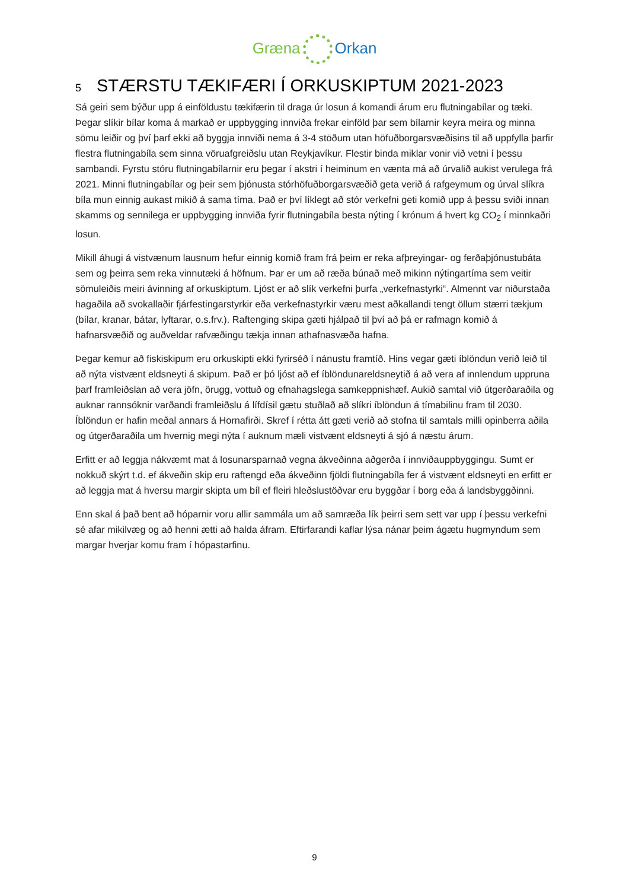Græna Orkan
5 STÆRSTU TÆKIFÆRI Í ORKUSKIPTUM 2021-2023
Sá geiri sem býður upp á einföldustu tækifærin til draga úr losun á komandi árum eru flutningabílar og tæki. Þegar slíkir bílar koma á markað er uppbygging innviða frekar einföld þar sem bílarnir keyra meira og minna sömu leiðir og því þarf ekki að byggja innviði nema á 3-4 stöðum utan höfuðborgarsvæðisins til að uppfylla þarfir flestra flutningabíla sem sinna vöruafgreiðslu utan Reykjavíkur. Flestir binda miklar vonir við vetni í þessu sambandi. Fyrstu stóru flutningabílarnir eru þegar í akstri í heiminum en vænta má að úrvalið aukist verulega frá 2021. Minni flutningabílar og þeir sem þjónusta stórhöfuðborgarsvæðið geta verið á rafgeymum og úrval slíkra bíla mun einnig aukast mikið á sama tíma. Það er því líklegt að stór verkefni geti komið upp á þessu sviði innan skamms og sennilega er uppbygging innviða fyrir flutningabíla besta nýting í krónum á hvert kg CO<sub>2</sub> í minnkaðri losun.
Mikill áhugi á vistvænum lausnum hefur einnig komið fram frá þeim er reka afþreyingar- og ferðaþjónustubáta sem og þeirra sem reka vinnutæki á höfnum. Þar er um að ræða búnað með mikinn nýtingartíma sem veitir sömuleiðis meiri ávinning af orkuskiptum. Ljóst er að slík verkefni þurfa „verkefnastyrki“. Almennt var niðurstaða hagaðila að svokallaðir fjárfestingarstyrkir eða verkefnastyrkir væru mest aðkallandi tengt öllum stærri tækjum (bílar, kranar, bátar, lyftarar, o.s.frv.). Raftenging skipa gæti hjálpað til því að þá er rafmagn komið á hafnarsvæðið og auðveldar rafvæðingu tækja innan athafnasvæða hafna.
Þegar kemur að fiskiskipum eru orkuskipti ekki fyrirséð í nánustu framtíð. Hins vegar gæti íblöndun verið leið til að nýta vistvænt eldsneyti á skipum. Það er þó ljóst að ef íblöndunareldsneytið á að vera af innlendum uppruna þarf framleiðslan að vera jöfn, örugg, vottuð og efnahagslega samkeppnishæf. Aukið samtal við útgerðaraðila og auknar rannsóknir varðandi framleiðslu á lífdísil gætu stuðlað að slíkri íblöndun á tímabilinu fram til 2030. Íblöndun er hafin meðal annars á Hornafirði. Skref í rétta átt gæti verið að stofna til samtals milli opinberra aðila og útgerðaraðila um hvernig megi nýta í auknum mæli vistvænt eldsneyti á sjó á næstu árum.
Erfitt er að leggja nákvæmt mat á losunarsparnað vegna ákveðinna aðgerða í innviðauppbyggingu. Sumt er nokkuð skýrt t.d. ef ákveðin skip eru raftengd eða ákveðinn fjöldi flutningabíla fer á vistvænt eldsneyti en erfitt er að leggja mat á hversu margir skipta um bíl ef fleiri hleðslustöðvar eru byggðar í borg eða á landsbyggðinni.
Enn skal á það bent að hóparnir voru allir sammála um að samræða lík þeirri sem sett var upp í þessu verkefni sé afar mikilvæg og að henni ætti að halda áfram. Eftirfarandi kaflar lýsa nánar þeim ágætu hugmyndum sem margar hverjar komu fram í hópastarfinu.
9